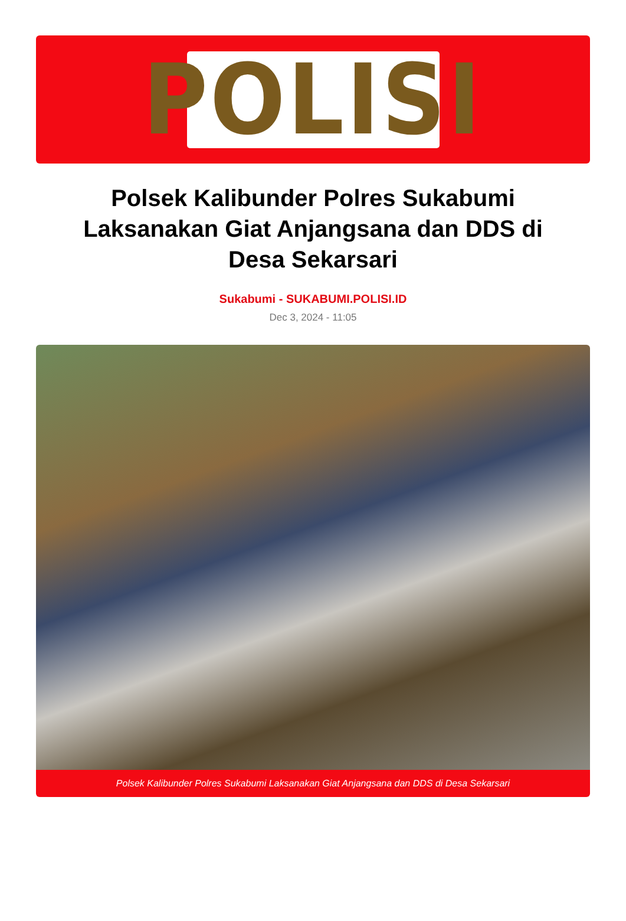POLISI
Polsek Kalibunder Polres Sukabumi Laksanakan Giat Anjangsana dan DDS di Desa Sekarsari
Sukabumi - SUKABUMI.POLISI.ID
Dec 3, 2024 - 11:05
Polsek Kalibunder Polres Sukabumi Laksanakan Giat Anjangsana dan DDS di Desa Sekarsari